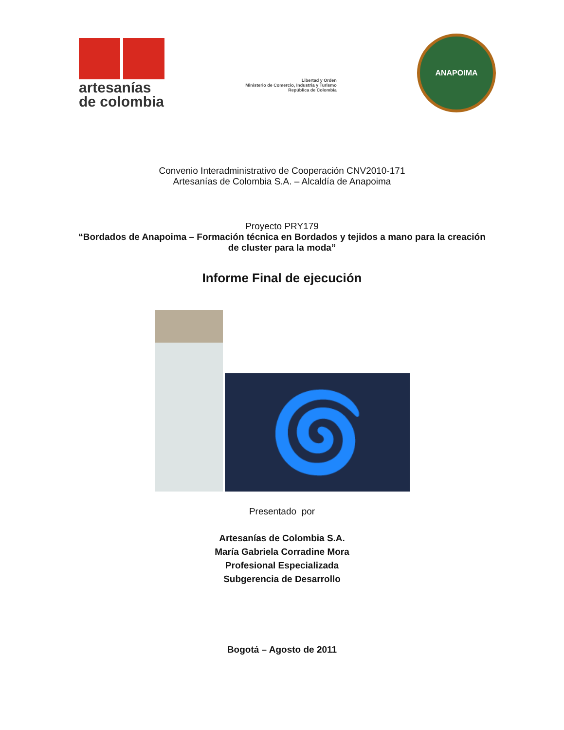artesanías
de colombia
Libertad y Orden
Ministerio de Comercio, Industria y Turismo
República de Colombia
ANAPOIMA
Convenio Interadministrativo de Cooperación CNV2010-171
Artesanías de Colombia S.A. – Alcaldía de Anapoima
Proyecto PRY179
“Bordados de Anapoima – Formación técnica en Bordados y tejidos a mano para la creación de cluster para la moda”
Informe Final de ejecución
🌀
Presentado por
Artesanías de Colombia S.A.
María Gabriela Corradine Mora
Profesional Especializada
Subgerencia de Desarrollo
Bogotá – Agosto de 2011